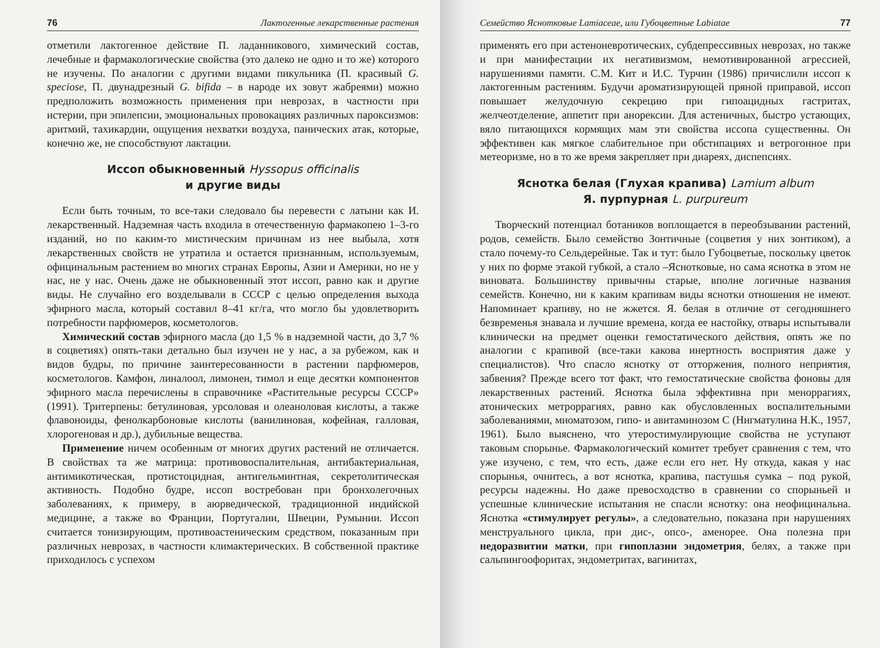76 Лактогенные лекарственные растения
отметили лактогенное действие П. ладанникового, химический состав, лечебные и фармакологические свойства (это далеко не одно и то же) которого не изучены. По аналогии с другими видами пикульника (П. красивый G. speciose, П. двунадрезный G. bifida – в народе их зовут жабреями) можно предположить возможность применения при неврозах, в частности при истерии, при эпилепсии, эмоциональных провокациях различных пароксизмов: аритмий, тахикардии, ощущения нехватки воздуха, панических атак, которые, конечно же, не способствуют лактации.
Иссоп обыкновенный Hyssopus officinalis
и другие виды
Если быть точным, то все-таки следовало бы перевести с латыни как И. лекарственный. Надземная часть входила в отечественную фармакопею 1–3-го изданий, но по каким-то мистическим причинам из нее выбыла, хотя лекарственных свойств не утратила и остается признанным, используемым, официнальным растением во многих странах Европы, Азии и Америки, но не у нас, не у нас. Очень даже не обыкновенный этот иссоп, равно как и другие виды. Не случайно его возделывали в СССР с целью определения выхода эфирного масла, который составил 8–41 кг/га, что могло бы удовлетворить потребности парфюмеров, косметологов.
Химический состав эфирного масла (до 1,5 % в надземной части, до 3,7 % в соцветиях) опять-таки детально был изучен не у нас, а за рубежом, как и видов будры, по причине заинтересованности в растении парфюмеров, косметологов. Камфон, линалоол, лимонен, тимол и еще десятки компонентов эфирного масла перечислены в справочнике «Растительные ресурсы СССР» (1991). Тритерпены: бетулиновая, урсоловая и олеаноловая кислоты, а также флавоноиды, фенолкарбоновые кислоты (ванилиновая, кофейная, галловая, хлорогеновая и др.), дубильные вещества.
Применение ничем особенным от многих других растений не отличается. В свойствах та же матрица: противовоспалительная, антибактериальная, антимикотическая, протистоцидная, антигельминтная, секретолитическая активность. Подобно будре, иссоп востребован при бронхолегочных заболеваниях, к примеру, в аюрведической, традиционной индийской медицине, а также во Франции, Португалии, Швеции, Румынии. Иссоп считается тонизирующим, противоастеническим средством, показанным при различных неврозах, в частности климактерических. В собственной практике приходилось с успехом
Семейство Яснотковые Lamiaceae, или Губоцветные Labiatae 77
применять его при астеноневротических, субдепрессивных неврозах, но также и при манифестации их негативизмом, немотивированной агрессией, нарушениями памяти. С.М. Кит и И.С. Турчин (1986) причислили иссоп к лактогенным растениям. Будучи ароматизирующей пряной приправой, иссоп повышает желудочную секрецию при гипоацидных гастритах, желчеотделение, аппетит при анорексии. Для астеничных, быстро устающих, вяло питающихся кормящих мам эти свойства иссопа существенны. Он эффективен как мягкое слабительное при обстипациях и ветрогонное при метеоризме, но в то же время закрепляет при диареях, диспепсиях.
Яснотка белая (Глухая крапива) Lamium album
Я. пурпурная L. purpureum
Творческий потенциал ботаников воплощается в переобзывании растений, родов, семейств. Было семейство Зонтичные (соцветия у них зонтиком), а стало почему-то Сельдерейные. Так и тут: было Губоцветые, поскольку цветок у них по форме этакой губкой, а стало –Яснотковые, но сама яснотка в этом не виновата. Большинству привычны старые, вполне логичные названия семейств. Конечно, ни к каким крапивам виды яснотки отношения не имеют. Напоминает крапиву, но не жжется. Я. белая в отличие от сегодняшнего безвременья знавала и лучшие времена, когда ее настойку, отвары испытывали клинически на предмет оценки гемостатического действия, опять же по аналогии с крапивой (все-таки какова инертность восприятия даже у специалистов). Что спасло яснотку от отторжения, полного неприятия, забвения? Прежде всего тот факт, что гемостатические свойства фоновы для лекарственных растений. Яснотка была эффективна при меноррагиях, атонических метроррагиях, равно как обусловленных воспалительными заболеваниями, миоматозом, гипо- и авитаминозом С (Нигматулина Н.К., 1957, 1961). Было выяснено, что утеростимулирующие свойства не уступают таковым спорынье. Фармакологический комитет требует сравнения с тем, что уже изучено, с тем, что есть, даже если его нет. Ну откуда, какая у нас спорынья, очнитесь, а вот яснотка, крапива, пастушья сумка – под рукой, ресурсы надежны. Но даже превосходство в сравнении со спорыньей и успешные клинические испытания не спасли яснотку: она неофицинальна. Яснотка «стимулирует регулы», а следовательно, показана при нарушениях менструального цикла, при дис-, опсо-, аменорее. Она полезна при недоразвитии матки, при гипоплазии эндометрия, белях, а также при сальпингоофоритах, эндометритах, вагинитах,